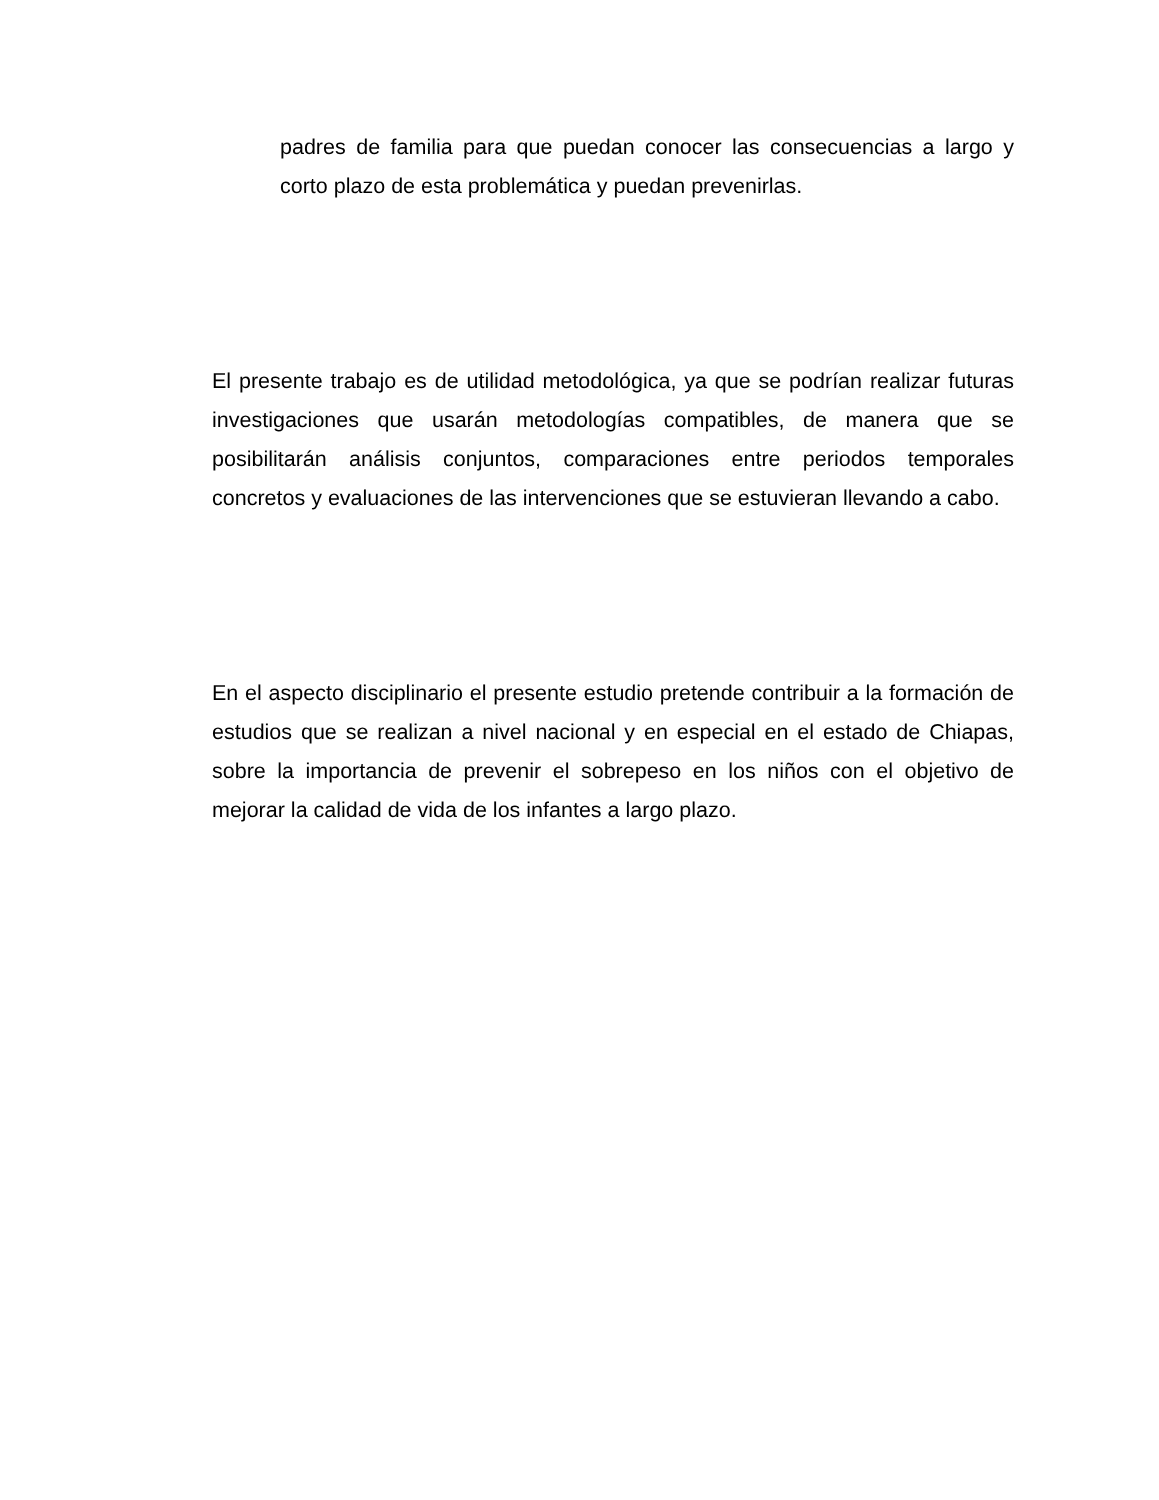padres de familia para que puedan conocer las consecuencias a largo y corto plazo de esta problemática y puedan prevenirlas.
El presente trabajo es de utilidad metodológica, ya que se podrían realizar futuras investigaciones que usarán metodologías compatibles, de manera que se posibilitarán análisis conjuntos, comparaciones entre periodos temporales concretos y evaluaciones de las intervenciones que se estuvieran llevando a cabo.
En el aspecto disciplinario el presente estudio pretende contribuir a la formación de estudios que se realizan a nivel nacional y en especial en el estado de Chiapas, sobre la importancia de prevenir el sobrepeso en los niños con el objetivo de mejorar la calidad de vida de los infantes a largo plazo.